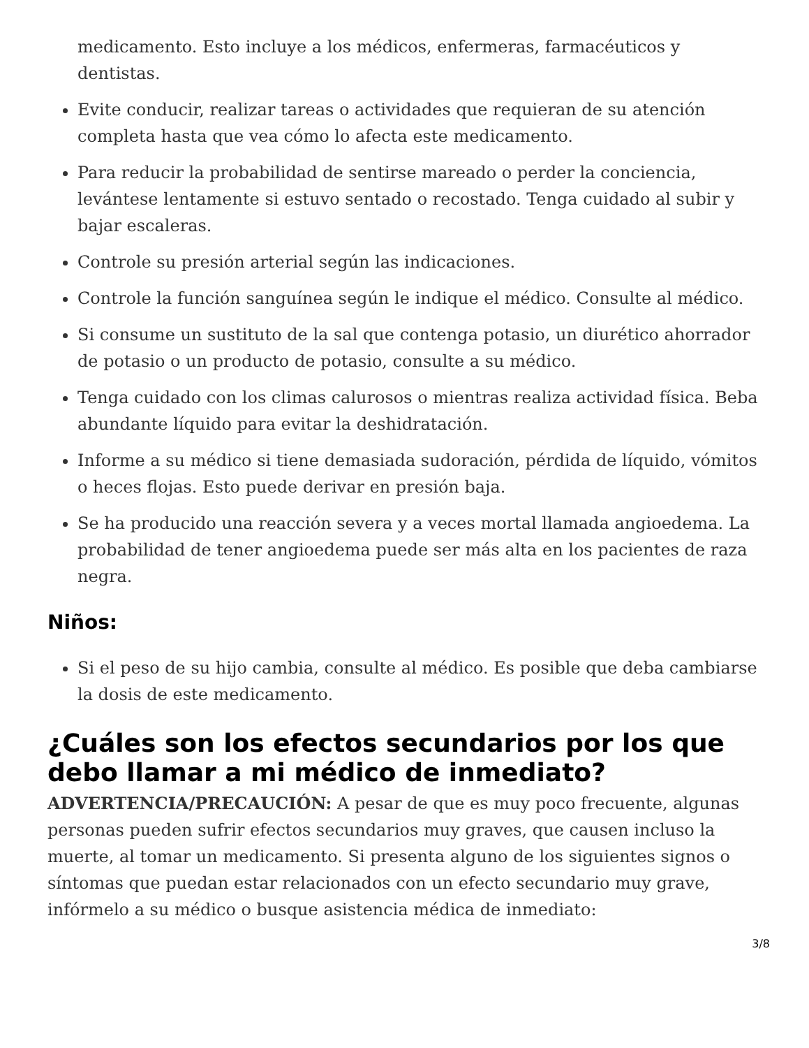medicamento. Esto incluye a los médicos, enfermeras, farmacéuticos y dentistas.
Evite conducir, realizar tareas o actividades que requieran de su atención completa hasta que vea cómo lo afecta este medicamento.
Para reducir la probabilidad de sentirse mareado o perder la conciencia, levántese lentamente si estuvo sentado o recostado. Tenga cuidado al subir y bajar escaleras.
Controle su presión arterial según las indicaciones.
Controle la función sanguínea según le indique el médico. Consulte al médico.
Si consume un sustituto de la sal que contenga potasio, un diurético ahorrador de potasio o un producto de potasio, consulte a su médico.
Tenga cuidado con los climas calurosos o mientras realiza actividad física. Beba abundante líquido para evitar la deshidratación.
Informe a su médico si tiene demasiada sudoración, pérdida de líquido, vómitos o heces flojas. Esto puede derivar en presión baja.
Se ha producido una reacción severa y a veces mortal llamada angioedema. La probabilidad de tener angioedema puede ser más alta en los pacientes de raza negra.
Niños:
Si el peso de su hijo cambia, consulte al médico. Es posible que deba cambiarse la dosis de este medicamento.
¿Cuáles son los efectos secundarios por los que debo llamar a mi médico de inmediato?
ADVERTENCIA/PRECAUCIÓN: A pesar de que es muy poco frecuente, algunas personas pueden sufrir efectos secundarios muy graves, que causen incluso la muerte, al tomar un medicamento. Si presenta alguno de los siguientes signos o síntomas que puedan estar relacionados con un efecto secundario muy grave, infórmelo a su médico o busque asistencia médica de inmediato:
3/8